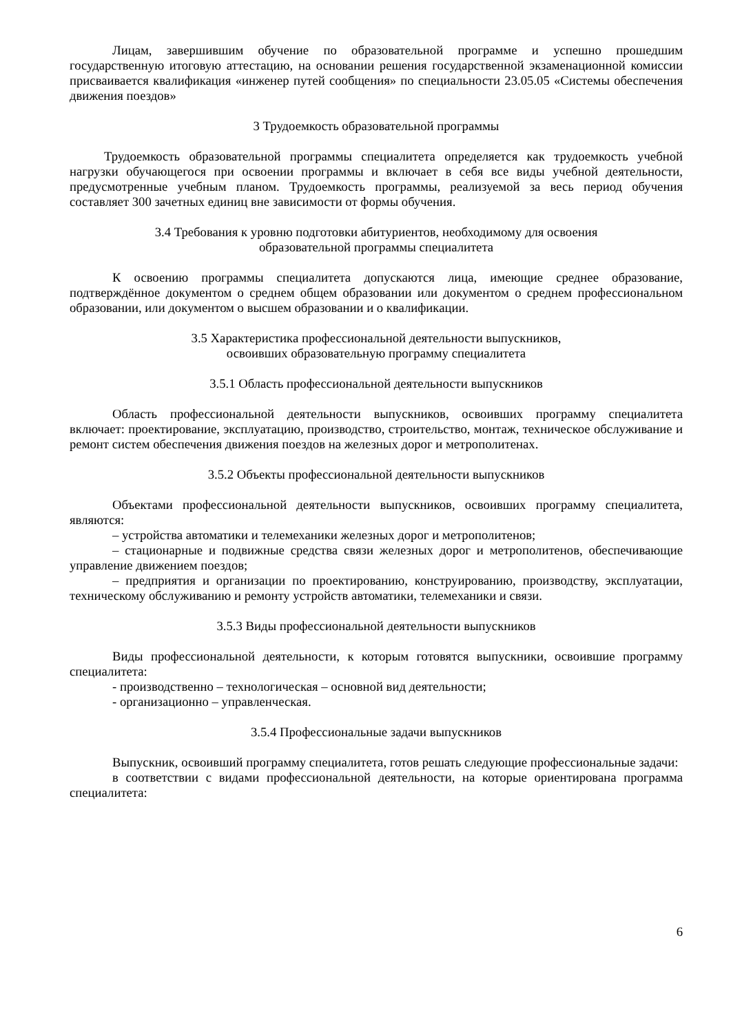Лицам, завершившим обучение по образовательной программе и успешно прошедшим государственную итоговую аттестацию, на основании решения государственной экзаменационной комиссии присваивается квалификация «инженер путей сообщения» по специальности 23.05.05 «Системы обеспечения движения поездов»
3 Трудоемкость образовательной программы
Трудоемкость образовательной программы специалитета определяется как трудоемкость учебной нагрузки обучающегося при освоении программы и включает в себя все виды учебной деятельности, предусмотренные учебным планом. Трудоемкость программы, реализуемой за весь период обучения составляет 300 зачетных единиц вне зависимости от формы обучения.
3.4 Требования к уровню подготовки абитуриентов, необходимому для освоения
образовательной программы специалитета
К освоению программы специалитета допускаются лица, имеющие среднее образование, подтверждённое документом о среднем общем образовании или документом о среднем профессиональном образовании, или документом о высшем образовании и о квалификации.
3.5 Характеристика профессиональной деятельности выпускников,
освоивших образовательную программу специалитета
3.5.1 Область профессиональной деятельности выпускников
Область профессиональной деятельности выпускников, освоивших программу специалитета включает: проектирование, эксплуатацию, производство, строительство, монтаж, техническое обслуживание и ремонт систем обеспечения движения поездов на железных дорог и метрополитенах.
3.5.2 Объекты профессиональной деятельности выпускников
Объектами профессиональной деятельности выпускников, освоивших программу специалитета, являются:
– устройства автоматики и телемеханики железных дорог и метрополитенов;
– стационарные и подвижные средства связи железных дорог и метрополитенов, обеспечивающие управление движением поездов;
– предприятия и организации по проектированию, конструированию, производству, эксплуатации, техническому обслуживанию и ремонту устройств автоматики, телемеханики и связи.
3.5.3 Виды профессиональной деятельности выпускников
Виды профессиональной деятельности, к которым готовятся выпускники, освоившие программу специалитета:
- производственно – технологическая – основной вид деятельности;
- организационно – управленческая.
3.5.4 Профессиональные задачи выпускников
Выпускник, освоивший программу специалитета, готов решать следующие профессиональные задачи:
в соответствии с видами профессиональной деятельности, на которые ориентирована программа специалитета:
6